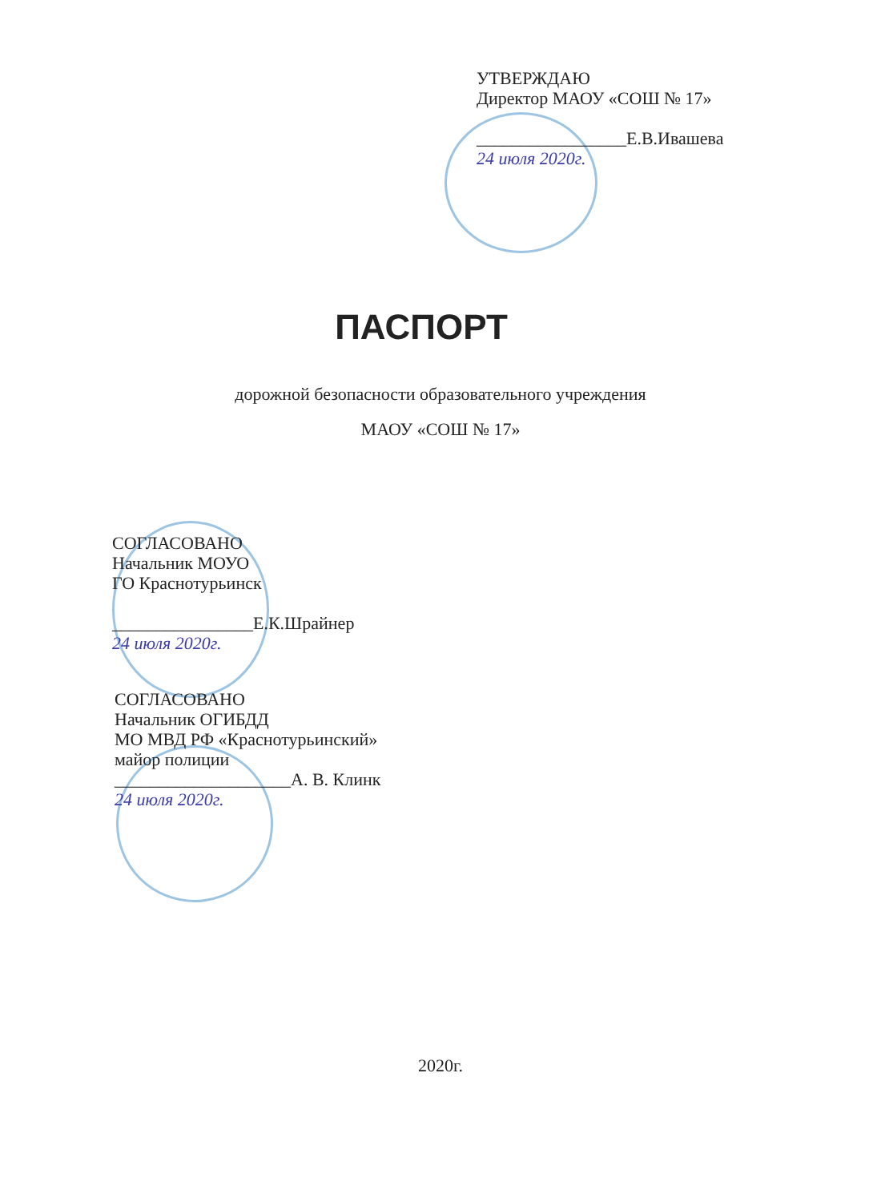УТВЕРЖДАЮ
Директор МАОУ «СОШ № 17»
_________________Е.В.Ивашева
24 июля 2020г.
ПАСПОРТ
дорожной безопасности образовательного учреждения
МАОУ «СОШ № 17»
СОГЛАСОВАНО
Начальник МОУО
ГО Краснотурьинск
________________Е.К.Шрайнер
24 июля 2020г.
СОГЛАСОВАНО
Начальник ОГИБДД
МО МВД РФ «Краснотурьинский»
майор полиции
____________________А. В. Клинк
24 июля 2020г.
2020г.